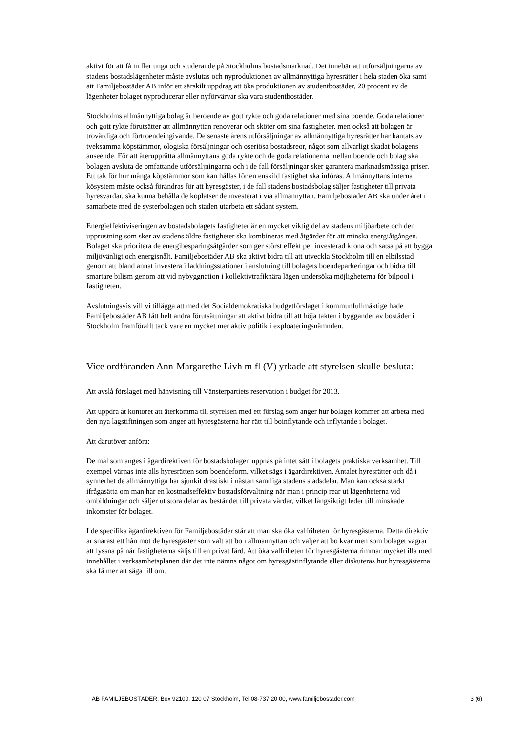aktivt för att få in fler unga och studerande på Stockholms bostadsmarknad. Det innebär att utförsäljningarna av stadens bostadslägenheter måste avslutas och nyproduktionen av allmännyttiga hyresrätter i hela staden öka samt att Familjebostäder AB inför ett särskilt uppdrag att öka produktionen av studentbostäder, 20 procent av de lägenheter bolaget nyproducerar eller nyförvärvar ska vara studentbostäder.
Stockholms allmännyttiga bolag är beroende av gott rykte och goda relationer med sina boende. Goda relationer och gott rykte förutsätter att allmännyttan renoverar och sköter om sina fastigheter, men också att bolagen är trovärdiga och förtroendeingivande. De senaste årens utförsäljningar av allmännyttiga hyresrätter har kantats av tveksamma köpstämmor, ologiska försäljningar och oseriösa bostadsreor, något som allvarligt skadat bolagens anseende. För att återupprätta allmännyttans goda rykte och de goda relationerna mellan boende och bolag ska bolagen avsluta de omfattande utförsäljningarna och i de fall försäljningar sker garantera marknadsmässiga priser. Ett tak för hur många köpstämmor som kan hållas för en enskild fastighet ska införas. Allmännyttans interna kösystem måste också förändras för att hyresgäster, i de fall stadens bostadsbolag säljer fastigheter till privata hyresvärdar, ska kunna behålla de köplatser de investerat i via allmännyttan. Familjebostäder AB ska under året i samarbete med de systerbolagen och staden utarbeta ett sådant system.
Energieffektiviseringen av bostadsbolagets fastigheter är en mycket viktig del av stadens miljöarbete och den upprustning som sker av stadens äldre fastigheter ska kombineras med åtgärder för att minska energiåtgången. Bolaget ska prioritera de energibesparingsåtgärder som ger störst effekt per investerad krona och satsa på att bygga miljövänligt och energisnålt. Familjebostäder AB ska aktivt bidra till att utveckla Stockholm till en elbilsstad genom att bland annat investera i laddningsstationer i anslutning till bolagets boendeparkeringar och bidra till smartare bilism genom att vid nybyggnation i kollektivtrafiknära lägen undersöka möjligheterna för bilpool i fastigheten.
Avslutningsvis vill vi tillägga att med det Socialdemokratiska budgetförslaget i kommunfullmäktige hade Familjebostäder AB fått helt andra förutsättningar att aktivt bidra till att höja takten i byggandet av bostäder i Stockholm framförallt tack vare en mycket mer aktiv politik i exploateringsnämnden.
Vice ordföranden Ann-Margarethe Livh m fl (V) yrkade att styrelsen skulle besluta:
Att avslå förslaget med hänvisning till Vänsterpartiets reservation i budget för 2013.
Att uppdra åt kontoret att återkomma till styrelsen med ett förslag som anger hur bolaget kommer att arbeta med den nya lagstiftningen som anger att hyresgästerna har rätt till boinflytande och inflytande i bolaget.
Att därutöver anföra:
De mål som anges i ägardirektiven för bostadsbolagen uppnås på intet sätt i bolagets praktiska verksamhet. Till exempel värnas inte alls hyresrätten som boendeform, vilket sägs i ägardirektiven. Antalet hyresrätter och då i synnerhet de allmännyttiga har sjunkit drastiskt i nästan samtliga stadens stadsdelar. Man kan också starkt ifrågasätta om man har en kostnadseffektiv bostadsförvaltning när man i princip rear ut lägenheterna vid ombildningar och säljer ut stora delar av beståndet till privata värdar, vilket långsiktigt leder till minskade inkomster för bolaget.
I de specifika ägardirektiven för Familjebostäder står att man ska öka valfriheten för hyresgästerna. Detta direktiv är snarast ett hån mot de hyresgäster som valt att bo i allmännyttan och väljer att bo kvar men som bolaget vägrar att lyssna på när fastigheterna säljs till en privat färd. Att öka valfriheten för hyresgästerna rimmar mycket illa med innehållet i verksamhetsplanen där det inte nämns något om hyresgästinflytande eller diskuteras hur hyresgästerna ska få mer att säga till om.
AB FAMILJEBOSTÄDER, Box 92100, 120 07 Stockholm, Tel 08-737 20 00, www.familjebostader.com 3 (6)